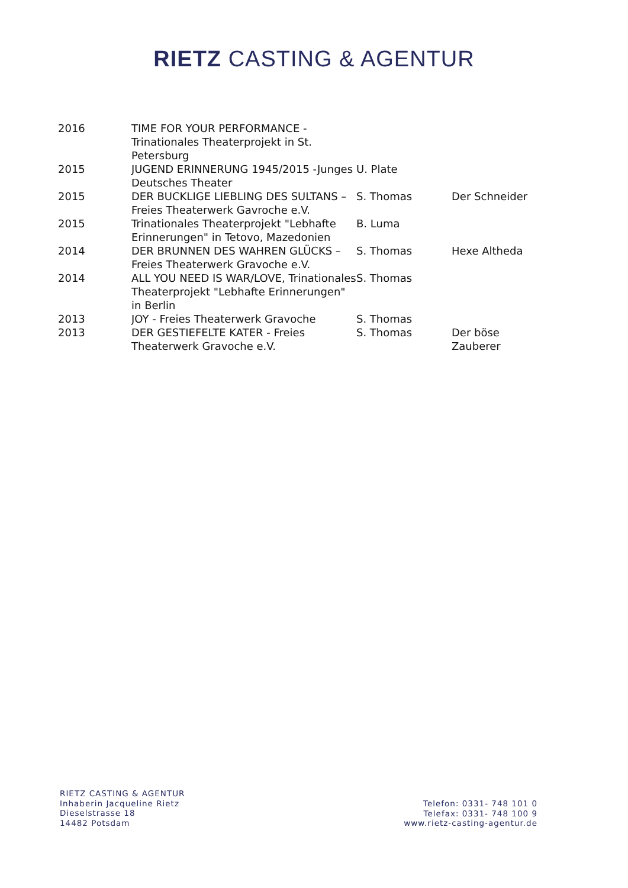RIETZ CASTING & AGENTUR
| 2016 | TIME FOR YOUR PERFORMANCE - Trinationales Theaterprojekt in St. Petersburg | | |
| 2015 | JUGEND ERINNERUNG 1945/2015 -Junges Deutsches Theater | U. Plate | |
| 2015 | DER BUCKLIGE LIEBLING DES SULTANS – Freies Theaterwerk Gavroche e.V. | S. Thomas | Der Schneider |
| 2015 | Trinationales Theaterprojekt "Lebhafte Erinnerungen" in Tetovo, Mazedonien | B. Luma | |
| 2014 | DER BRUNNEN DES WAHREN GLÜCKS – Freies Theaterwerk Gravoche e.V. | S. Thomas | Hexe Altheda |
| 2014 | ALL YOU NEED IS WAR/LOVE, Trinationales Theaterprojekt "Lebhafte Erinnerungen" in Berlin | S. Thomas | |
| 2013 | JOY - Freies Theaterwerk Gravoche | S. Thomas | |
| 2013 | DER GESTIEFELTE KATER - Freies Theaterwerk Gravoche e.V. | S. Thomas | Der böse Zauberer |
RIETZ CASTING & AGENTUR
Inhaberin Jacqueline Rietz
Dieselstrasse 18
14482 Potsdam
Telefon: 0331- 748 101 0
Telefax: 0331- 748 100 9
www.rietz-casting-agentur.de